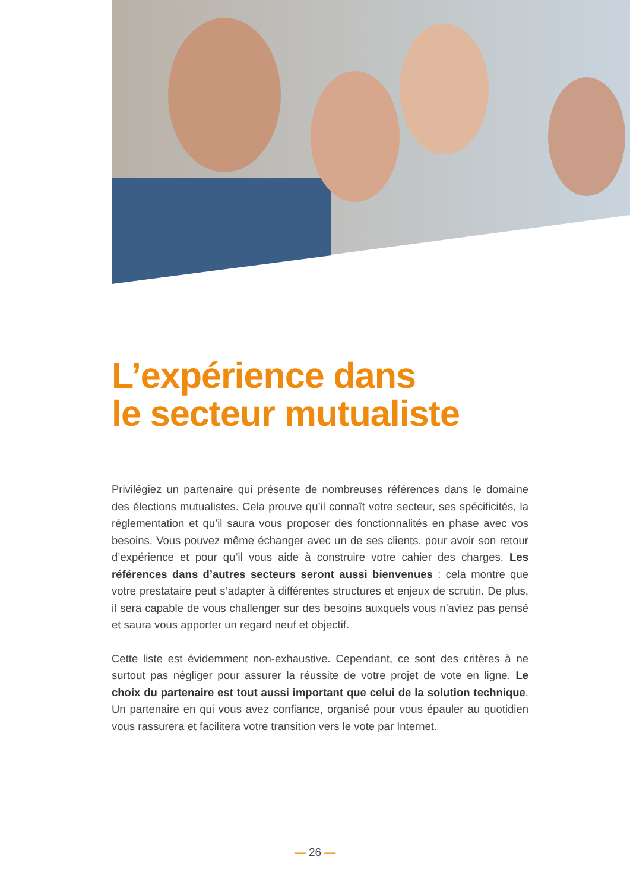L’expérience dans
le secteur mutualiste
Privilégiez un partenaire qui présente de nombreuses références dans le domaine des élections mutualistes. Cela prouve qu’il connaît votre secteur, ses spécificités, la réglementation et qu’il saura vous proposer des fonctionnalités en phase avec vos besoins. Vous pouvez même échanger avec un de ses clients, pour avoir son retour d’expérience et pour qu’il vous aide à construire votre cahier des charges. Les références dans d’autres secteurs seront aussi bienvenues : cela montre que votre prestataire peut s’adapter à différentes structures et enjeux de scrutin. De plus, il sera capable de vous challenger sur des besoins auxquels vous n’aviez pas pensé et saura vous apporter un regard neuf et objectif.
Cette liste est évidemment non-exhaustive. Cependant, ce sont des critères à ne surtout pas négliger pour assurer la réussite de votre projet de vote en ligne. Le choix du partenaire est tout aussi important que celui de la solution technique. Un partenaire en qui vous avez confiance, organisé pour vous épauler au quotidien vous rassurera et facilitera votre transition vers le vote par Internet.
— 26 —